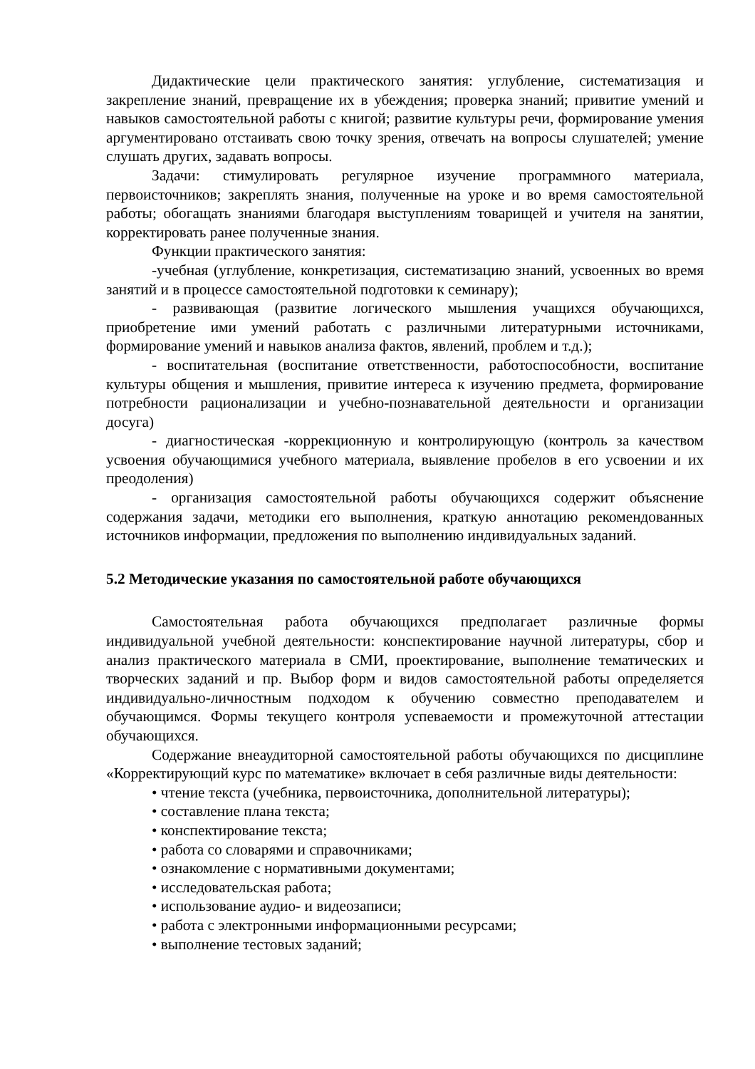Дидактические цели практического занятия: углубление, систематизация и закрепление знаний, превращение их в убеждения; проверка знаний; привитие умений и навыков самостоятельной работы с книгой; развитие культуры речи, формирование умения аргументировано отстаивать свою точку зрения, отвечать на вопросы слушателей; умение слушать других, задавать вопросы.
Задачи: стимулировать регулярное изучение программного материала, первоисточников; закреплять знания, полученные на уроке и во время самостоятельной работы; обогащать знаниями благодаря выступлениям товарищей и учителя на занятии, корректировать ранее полученные знания.
Функции практического занятия:
-учебная (углубление, конкретизация, систематизацию знаний, усвоенных во время занятий и в процессе самостоятельной подготовки к семинару);
- развивающая (развитие логического мышления учащихся обучающихся, приобретение ими умений работать с различными литературными источниками, формирование умений и навыков анализа фактов, явлений, проблем и т.д.);
- воспитательная (воспитание ответственности, работоспособности, воспитание культуры общения и мышления, привитие интереса к изучению предмета, формирование потребности рационализации и учебно-познавательной деятельности и организации досуга)
- диагностическая -коррекционную и контролирующую (контроль за качеством усвоения обучающимися учебного материала, выявление пробелов в его усвоении и их преодоления)
- организация самостоятельной работы обучающихся содержит объяснение содержания задачи, методики его выполнения, краткую аннотацию рекомендованных источников информации, предложения по выполнению индивидуальных заданий.
5.2 Методические указания по самостоятельной работе обучающихся
Самостоятельная работа обучающихся предполагает различные формы индивидуальной учебной деятельности: конспектирование научной литературы, сбор и анализ практического материала в СМИ, проектирование, выполнение тематических и творческих заданий и пр. Выбор форм и видов самостоятельной работы определяется индивидуально-личностным подходом к обучению совместно преподавателем и обучающимся. Формы текущего контроля успеваемости и промежуточной аттестации обучающихся.
Содержание внеаудиторной самостоятельной работы обучающихся по дисциплине «Корректирующий курс по математике» включает в себя различные виды деятельности:
• чтение текста (учебника, первоисточника, дополнительной литературы);
• составление плана текста;
• конспектирование текста;
• работа со словарями и справочниками;
• ознакомление с нормативными документами;
• исследовательская работа;
• использование аудио- и видеозаписи;
• работа с электронными информационными ресурсами;
• выполнение тестовых заданий;